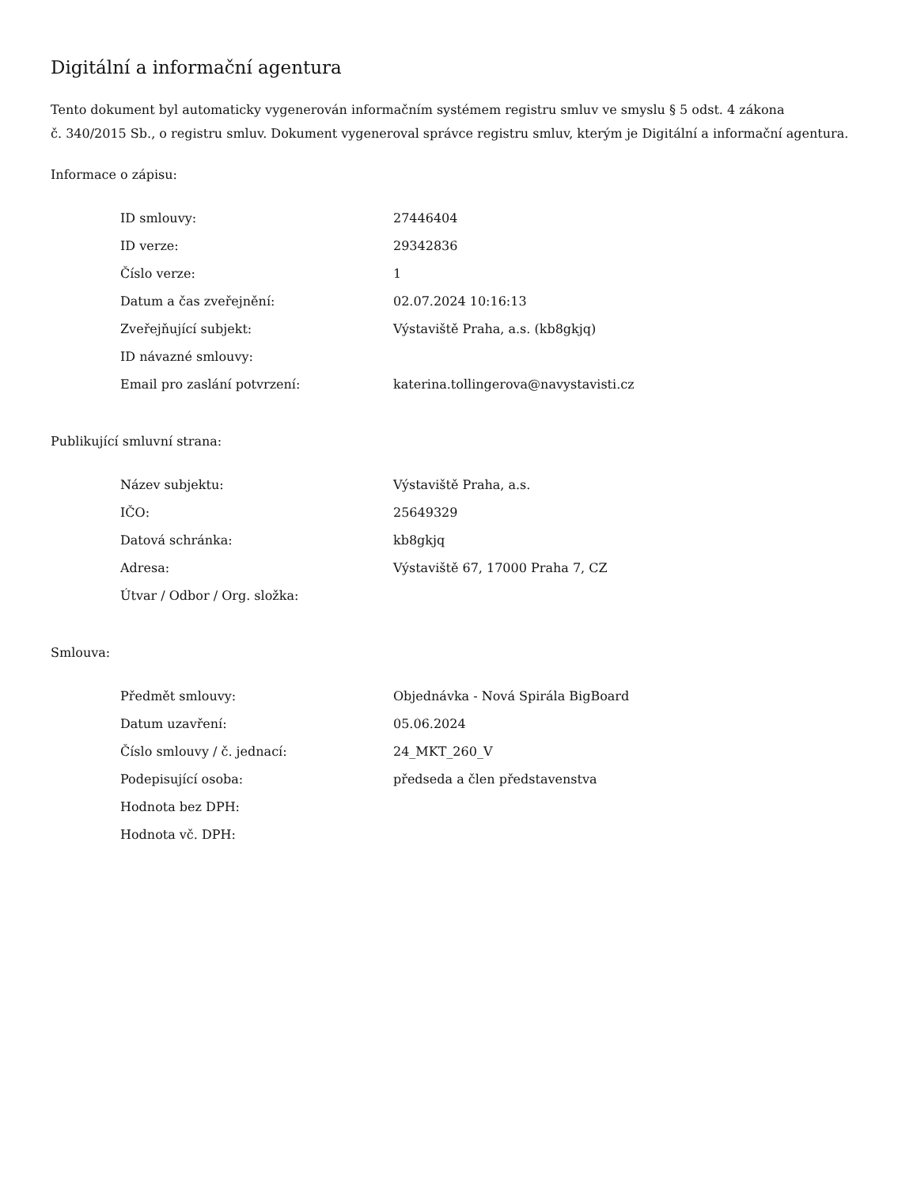Digitální a informační agentura
Tento dokument byl automaticky vygenerován informačním systémem registru smluv ve smyslu § 5 odst. 4 zákona
č. 340/2015 Sb., o registru smluv. Dokument vygeneroval správce registru smluv, kterým je Digitální a informační agentura.
Informace o zápisu:
| ID smlouvy: | 27446404 |
| ID verze: | 29342836 |
| Číslo verze: | 1 |
| Datum a čas zveřejnění: | 02.07.2024 10:16:13 |
| Zveřejňující subjekt: | Výstaviště Praha, a.s. (kb8gkjq) |
| ID návazné smlouvy: | |
| Email pro zaslání potvrzení: | katerina.tollingerova@navystavisti.cz |
Publikující smluvní strana:
| Název subjektu: | Výstaviště Praha, a.s. |
| IČO: | 25649329 |
| Datová schránka: | kb8gkjq |
| Adresa: | Výstaviště 67, 17000 Praha 7, CZ |
| Útvar / Odbor / Org. složka: | |
Smlouva:
| Předmět smlouvy: | Objednávka - Nová Spirála BigBoard |
| Datum uzavření: | 05.06.2024 |
| Číslo smlouvy / č. jednací: | 24_MKT_260_V |
| Podepisující osoba: | předseda a člen představenstva |
| Hodnota bez DPH: | |
| Hodnota vč. DPH: | |